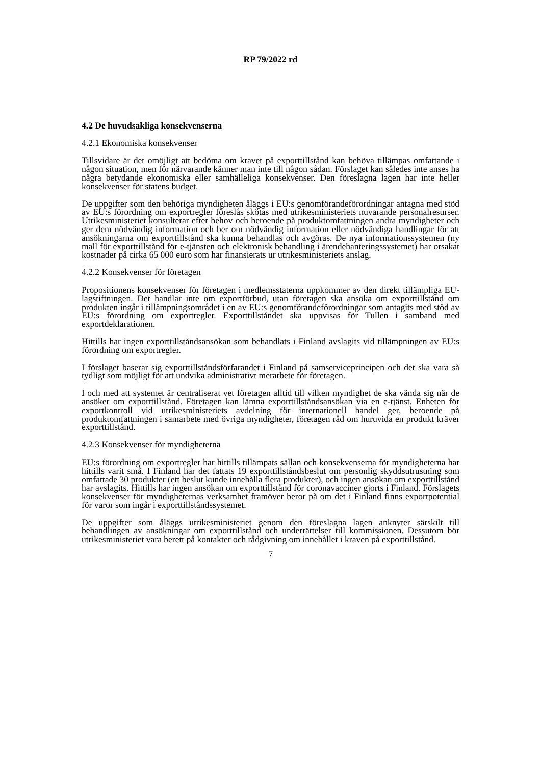RP 79/2022 rd
4.2 De huvudsakliga konsekvenserna
4.2.1 Ekonomiska konsekvenser
Tillsvidare är det omöjligt att bedöma om kravet på exporttillstånd kan behöva tillämpas omfattande i någon situation, men för närvarande känner man inte till någon sådan. Förslaget kan således inte anses ha några betydande ekonomiska eller samhälleliga konsekvenser. Den föreslagna lagen har inte heller konsekvenser för statens budget.
De uppgifter som den behöriga myndigheten åläggs i EU:s genomförandeförordningar antagna med stöd av EU:s förordning om exportregler föreslås skötas med utrikesministeriets nuvarande personalresurser. Utrikesministeriet konsulterar efter behov och beroende på produktomfattningen andra myndigheter och ger dem nödvändig information och ber om nödvändig information eller nödvändiga handlingar för att ansökningarna om exporttillstånd ska kunna behandlas och avgöras. De nya informationssystemen (ny mall för exporttillstånd för e-tjänsten och elektronisk behandling i ärendehanteringssystemet) har orsakat kostnader på cirka 65 000 euro som har finansierats ur utrikesministeriets anslag.
4.2.2 Konsekvenser för företagen
Propositionens konsekvenser för företagen i medlemsstaterna uppkommer av den direkt tillämpliga EU-lagstiftningen. Det handlar inte om exportförbud, utan företagen ska ansöka om exporttillstånd om produkten ingår i tillämpningsområdet i en av EU:s genomförandeförordningar som antagits med stöd av EU:s förordning om exportregler. Exporttillståndet ska uppvisas för Tullen i samband med exportdeklarationen.
Hittills har ingen exporttillståndsansökan som behandlats i Finland avslagits vid tillämpningen av EU:s förordning om exportregler.
I förslaget baserar sig exporttillståndsförfarandet i Finland på samserviceprincipen och det ska vara så tydligt som möjligt för att undvika administrativt merarbete för företagen.
I och med att systemet är centraliserat vet företagen alltid till vilken myndighet de ska vända sig när de ansöker om exporttillstånd. Företagen kan lämna exporttillståndsansökan via en e-tjänst. Enheten för exportkontroll vid utrikesministeriets avdelning för internationell handel ger, beroende på produktomfattningen i samarbete med övriga myndigheter, företagen råd om huruvida en produkt kräver exporttillstånd.
4.2.3 Konsekvenser för myndigheterna
EU:s förordning om exportregler har hittills tillämpats sällan och konsekvenserna för myndigheterna har hittills varit små. I Finland har det fattats 19 exporttillståndsbeslut om personlig skyddsutrustning som omfattade 30 produkter (ett beslut kunde innehålla flera produkter), och ingen ansökan om exporttillstånd har avslagits. Hittills har ingen ansökan om exporttillstånd för coronavacciner gjorts i Finland. Förslagets konsekvenser för myndigheternas verksamhet framöver beror på om det i Finland finns exportpotential för varor som ingår i exporttillståndssystemet.
De uppgifter som åläggs utrikesministeriet genom den föreslagna lagen anknyter särskilt till behandlingen av ansökningar om exporttillstånd och underrättelser till kommissionen. Dessutom bör utrikesministeriet vara berett på kontakter och rådgivning om innehållet i kraven på exporttillstånd.
7